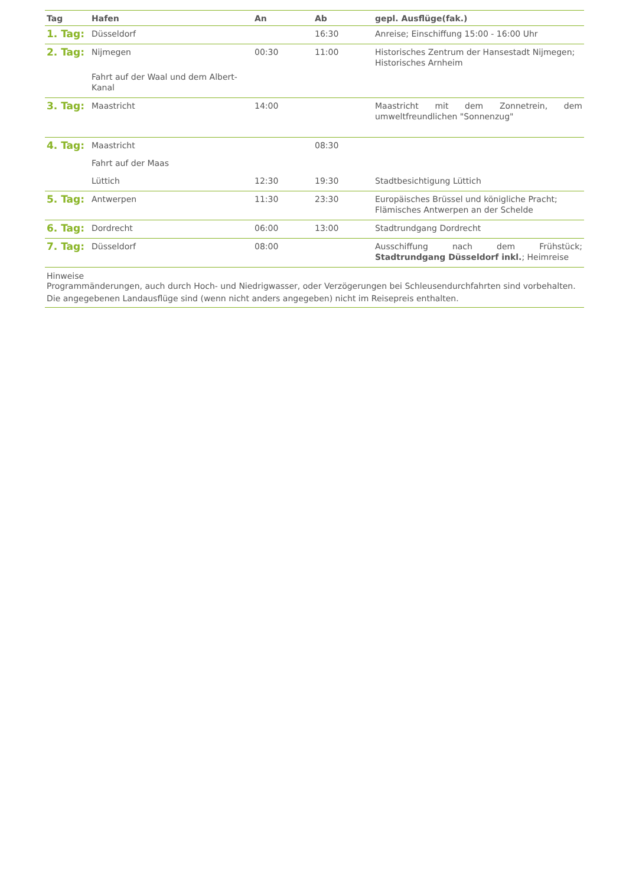| Tag | Hafen | An | Ab | gepl. Ausflüge(fak.) |
| --- | --- | --- | --- | --- |
| 1. Tag: | Düsseldorf | | 16:30 | Anreise; Einschiffung 15:00 - 16:00 Uhr |
| 2. Tag: | Nijmegen Fahrt auf der Waal und dem Albert-Kanal | 00:30 | 11:00 | Historisches Zentrum der Hansestadt Nijmegen; Historisches Arnheim |
| 3. Tag: | Maastricht | 14:00 | | Maastricht mit dem Zonnetrein, dem umweltfreundlichen "Sonnenzug" |
| 4. Tag: | Maastricht | | 08:30 | |
| | Fahrt auf der Maas | | | |
| | Lüttich | 12:30 | 19:30 | Stadtbesichtigung Lüttich |
| 5. Tag: | Antwerpen | 11:30 | 23:30 | Europäisches Brüssel und königliche Pracht; Flämisches Antwerpen an der Schelde |
| 6. Tag: | Dordrecht | 06:00 | 13:00 | Stadtrundgang Dordrecht |
| 7. Tag: | Düsseldorf | 08:00 | | Ausschiffung nach dem Frühstück; Stadtrundgang Düsseldorf inkl. ; Heimreise |
| Hinweise Programmänderungen, auch durch Hoch- und Niedrigwasser, oder Verzögerungen bei Schleusendurchfahrten sind vorbehalten. Die angegebenen Landausflüge sind (wenn nicht anders angegeben) nicht im Reisepreis enthalten. | | | | |